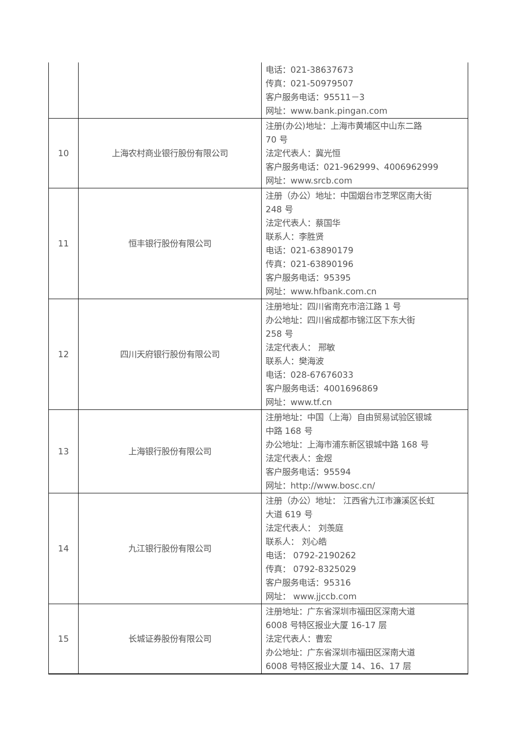| | | 电话：021-38637673 传真：021-50979507 客户服务电话：95511－3 网址：www.bank.pingan.com |
| 10 | 上海农村商业银行股份有限公司 | 注册(办公)地址：上海市黄埔区中山东二路 70 号 法定代表人：冀光恒 客户服务电话：021-962999、4006962999 网址：www.srcb.com |
| 11 | 恒丰银行股份有限公司 | 注册（办公）地址：中国烟台市芝罘区南大街 248 号 法定代表人：蔡国华 联系人：李胜贤 电话：021-63890179 传真：021-63890196 客户服务电话：95395 网址：www.hfbank.com.cn |
| 12 | 四川天府银行股份有限公司 | 注册地址：四川省南充市涪江路 1 号 办公地址：四川省成都市锦江区下东大街 258 号 法定代表人： 邢敏 联系人：樊海波 电话：028-67676033 客户服务电话：4001696869 网址：www.tf.cn |
| 13 | 上海银行股份有限公司 | 注册地址：中国（上海）自由贸易试验区银城 中路 168 号 办公地址：上海市浦东新区银城中路 168 号 法定代表人：金煜 客户服务电话：95594 网址：http://www.bosc.cn/ |
| 14 | 九江银行股份有限公司 | 注册（办公）地址： 江西省九江市濂溪区长虹 大道 619 号 法定代表人： 刘羡庭 联系人： 刘心皓 电话： 0792-2190262 传真： 0792-8325029 客户服务电话：95316 网址： www.jjccb.com |
| 15 | 长城证券股份有限公司 | 注册地址：广东省深圳市福田区深南大道 6008 号特区报业大厦 16-17 层 法定代表人：曹宏 办公地址：广东省深圳市福田区深南大道 6008 号特区报业大厦 14、16、17 层 |